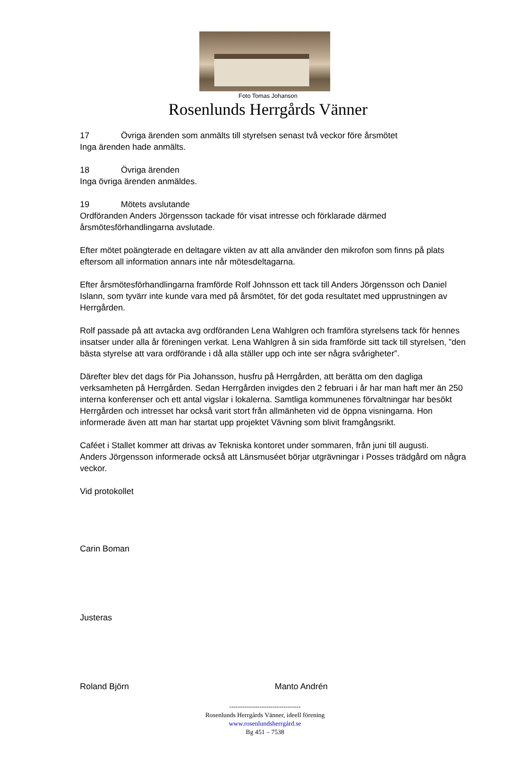Foto Tomas Johanson
Rosenlunds Herrgårds Vänner
17 Övriga ärenden som anmälts till styrelsen senast två veckor före årsmötet
Inga ärenden hade anmälts.
18 Övriga ärenden
Inga övriga ärenden anmäldes.
19 Mötets avslutande
Ordföranden Anders Jörgensson tackade för visat intresse och förklarade därmed årsmötesförhandlingarna avslutade.
Efter mötet poängterade en deltagare vikten av att alla använder den mikrofon som finns på plats eftersom all information annars inte når mötesdeltagarna.
Efter årsmötesförhandlingarna framförde Rolf Johnsson ett tack till Anders Jörgensson och Daniel Islann, som tyvärr inte kunde vara med på årsmötet, för det goda resultatet med upprustningen av Herrgården.
Rolf passade på att avtacka avg ordföranden Lena Wahlgren och framföra styrelsens tack för hennes insatser under alla år föreningen verkat. Lena Wahlgren å sin sida framförde sitt tack till styrelsen, ”den bästa styrelse att vara ordförande i då alla ställer upp och inte ser några svårigheter”.
Därefter blev det dags för Pia Johansson, husfru på Herrgården, att berätta om den dagliga verksamheten på Herrgården. Sedan Herrgården invigdes den 2 februari i år har man haft mer än 250 interna konferenser och ett antal vigslar i lokalerna. Samtliga kommunenes förvaltningar har besökt Herrgården och intresset har också varit stort från allmänheten vid de öppna visningarna. Hon informerade även att man har startat upp projektet Vävning som blivit framgångsrikt.
Caféet i Stallet kommer att drivas av Tekniska kontoret under sommaren, från juni till augusti.
Anders Jörgensson informerade också att Länsmuséet börjar utgrävningar i Posses trädgård om några veckor.
Vid protokollet
Carin Boman
Justeras
Roland Björn Manto Andrén
---------------------------------
Rosenlunds Herrgårds Vänner, ideell förening
www.rosenlundsherrgård.se
Bg 451 – 7538